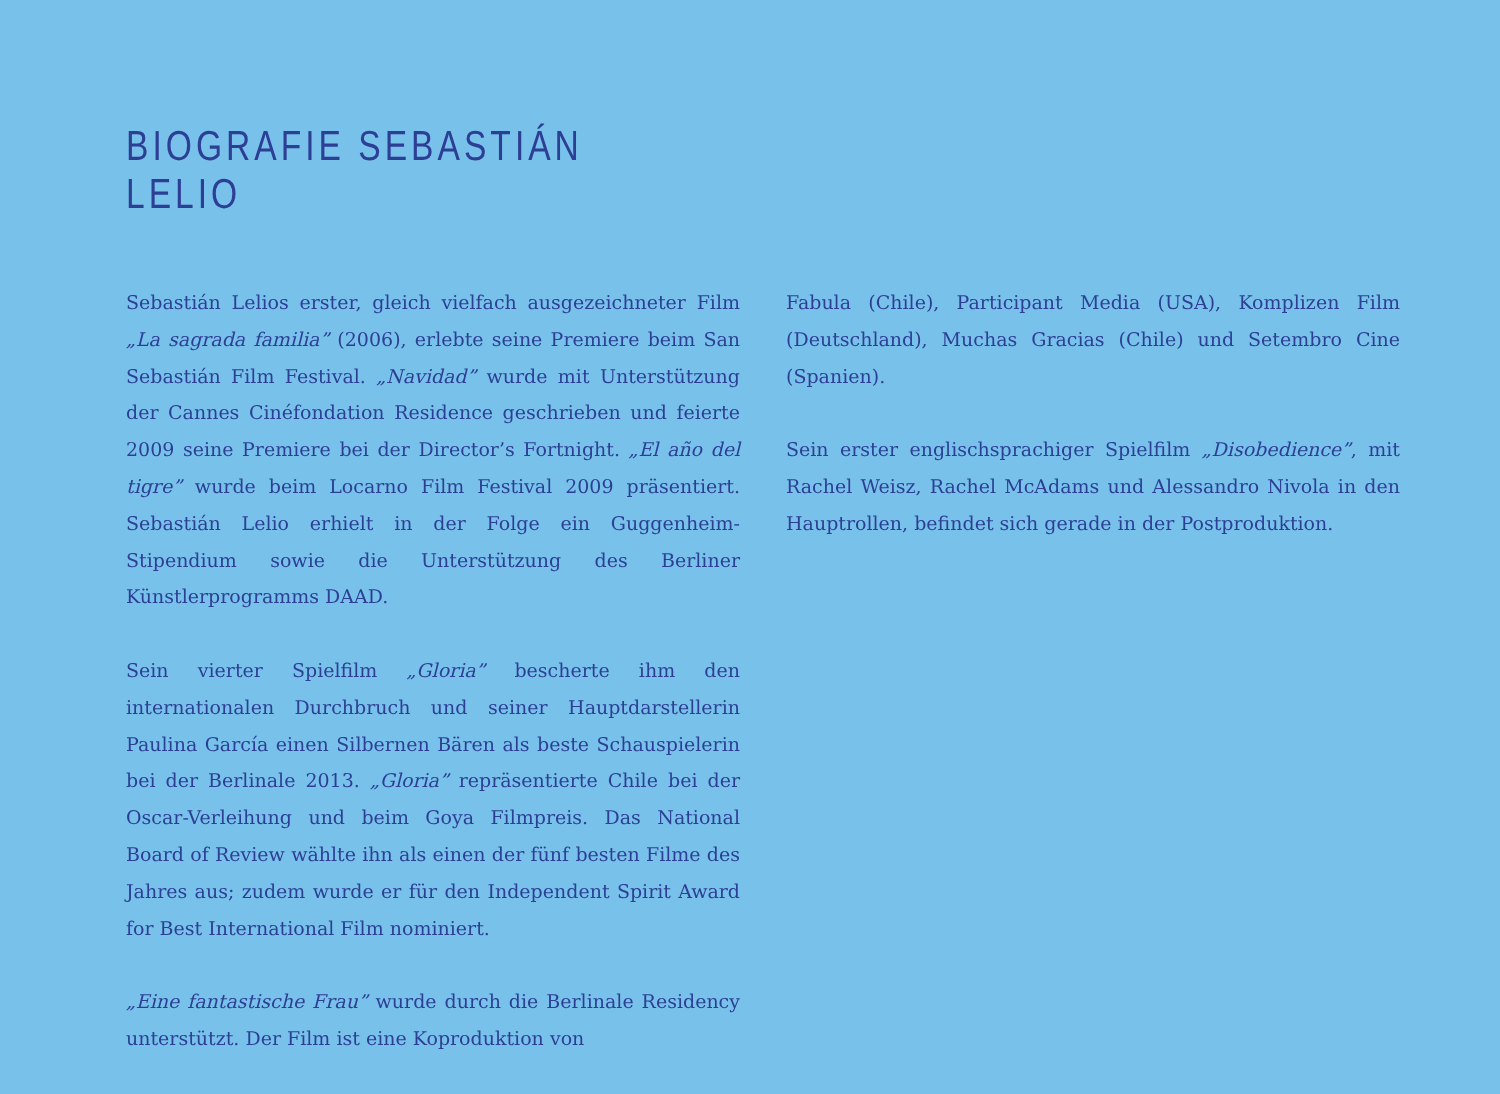BIOGRAFIE SEBASTIÁN LELIO
Sebastián Lelios erster, gleich vielfach ausgezeichneter Film „La sagrada familia” (2006), erlebte seine Premiere beim San Sebastián Film Festival. „Navidad” wurde mit Unterstützung der Cannes Cinéfondation Residence geschrieben und feierte 2009 seine Premiere bei der Director’s Fortnight. „El año del tigre” wurde beim Locarno Film Festival 2009 präsentiert. Sebastián Lelio erhielt in der Folge ein Guggenheim-Stipendium sowie die Unterstützung des Berliner Künstlerprogramms DAAD.
Sein vierter Spielfilm „Gloria” bescherte ihm den internationalen Durchbruch und seiner Hauptdarstellerin Paulina García einen Silbernen Bären als beste Schauspielerin bei der Berlinale 2013. „Gloria” repräsentierte Chile bei der Oscar-Verleihung und beim Goya Filmpreis. Das National Board of Review wählte ihn als einen der fünf besten Filme des Jahres aus; zudem wurde er für den Independent Spirit Award for Best International Film nominiert.
„Eine fantastische Frau” wurde durch die Berlinale Residency unterstützt. Der Film ist eine Koproduktion von
Fabula (Chile), Participant Media (USA), Komplizen Film (Deutschland), Muchas Gracias (Chile) und Setembro Cine (Spanien).
Sein erster englischsprachiger Spielfilm „Disobedience”, mit Rachel Weisz, Rachel McAdams und Alessandro Nivola in den Hauptrollen, befindet sich gerade in der Postproduktion.